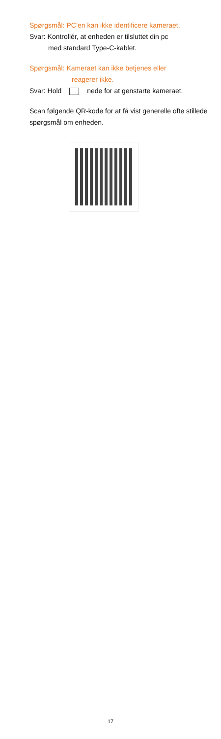Spørgsmål: PC’en kan ikke identificere kameraet.
Svar: Kontrollér, at enheden er tilsluttet din pc
med standard Type-C-kablet.
Spørgsmål: Kameraet kan ikke betjenes eller
reagerer ikke.
Svar: Hold nede for at genstarte kameraet.
Scan følgende QR-kode for at få vist generelle ofte stillede spørgsmål om enheden.
17